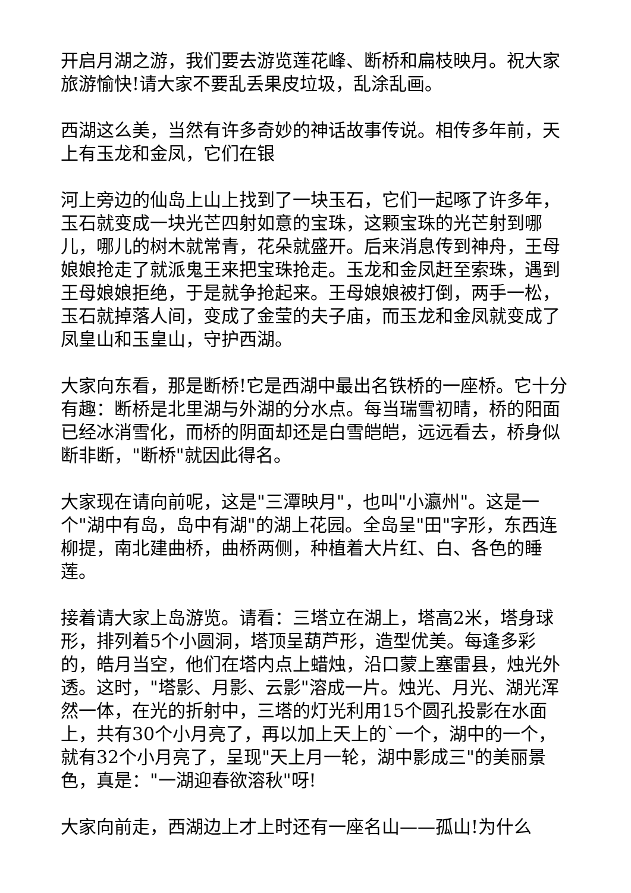开启月湖之游，我们要去游览莲花峰、断桥和扁枝映月。祝大家旅游愉快!请大家不要乱丢果皮垃圾，乱涂乱画。
西湖这么美，当然有许多奇妙的神话故事传说。相传多年前，天上有玉龙和金凤，它们在银
河上旁边的仙岛上山上找到了一块玉石，它们一起啄了许多年，玉石就变成一块光芒四射如意的宝珠，这颗宝珠的光芒射到哪儿，哪儿的树木就常青，花朵就盛开。后来消息传到神舟，王母娘娘抢走了就派鬼王来把宝珠抢走。玉龙和金凤赶至索珠，遇到王母娘娘拒绝，于是就争抢起来。王母娘娘被打倒，两手一松，玉石就掉落人间，变成了金莹的夫子庙，而玉龙和金凤就变成了凤皇山和玉皇山，守护西湖。
大家向东看，那是断桥!它是西湖中最出名铁桥的一座桥。它十分有趣：断桥是北里湖与外湖的分水点。每当瑞雪初晴，桥的阳面已经冰消雪化，而桥的阴面却还是白雪皑皑，远远看去，桥身似断非断，"断桥"就因此得名。
大家现在请向前呢，这是"三潭映月"，也叫"小瀛州"。这是一个"湖中有岛，岛中有湖"的湖上花园。全岛呈"田"字形，东西连柳提，南北建曲桥，曲桥两侧，种植着大片红、白、各色的睡莲。
接着请大家上岛游览。请看：三塔立在湖上，塔高2米，塔身球形，排列着5个小圆洞，塔顶呈葫芦形，造型优美。每逢多彩的，皓月当空，他们在塔内点上蜡烛，沿口蒙上塞雷县，烛光外透。这时，"塔影、月影、云影"溶成一片。烛光、月光、湖光浑然一体，在光的折射中，三塔的灯光利用15个圆孔投影在水面上，共有30个小月亮了，再以加上天上的`一个，湖中的一个，就有32个小月亮了，呈现"天上月一轮，湖中影成三"的美丽景色，真是："一湖迎春欲溶秋"呀!
大家向前走，西湖边上才上时还有一座名山——孤山!为什么